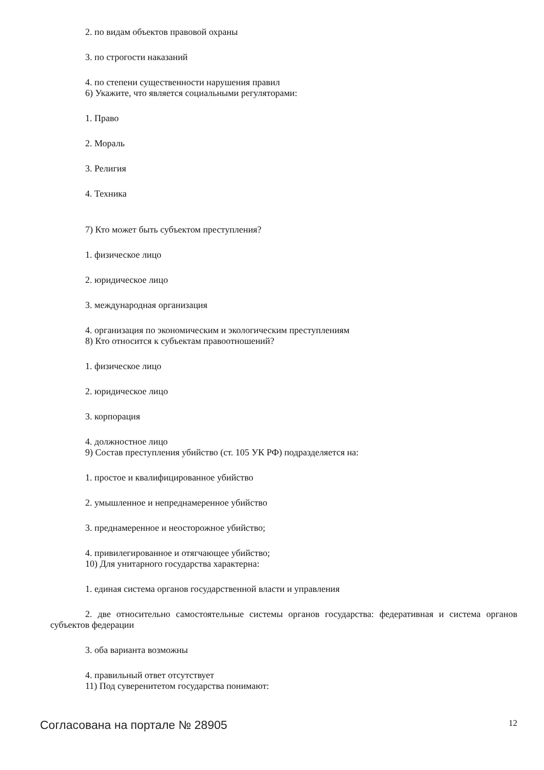2. по видам объектов правовой охраны
3. по строгости наказаний
4. по степени существенности нарушения правил
6) Укажите, что является социальными регуляторами:
1. Право
2. Мораль
3. Религия
4. Техника
7) Кто может быть субъектом преступления?
1. физическое лицо
2. юридическое лицо
3. международная организация
4. организация по экономическим и экологическим преступлениям
8) Кто относится к субъектам правоотношений?
1. физическое лицо
2. юридическое лицо
3. корпорация
4. должностное лицо
9) Состав преступления убийство (ст. 105 УК РФ) подразделяется на:
1. простое и квалифицированное убийство
2. умышленное и непреднамеренное убийство
3. преднамеренное и неосторожное убийство;
4. привилегированное и отягчающее убийство;
10) Для унитарного государства характерна:
1. единая система органов государственной власти и управления
2. две относительно самостоятельные системы органов государства: федеративная и система органов субъектов федерации
3. оба варианта возможны
4. правильный ответ отсутствует
11) Под суверенитетом государства понимают:
Согласована на портале № 28905 12